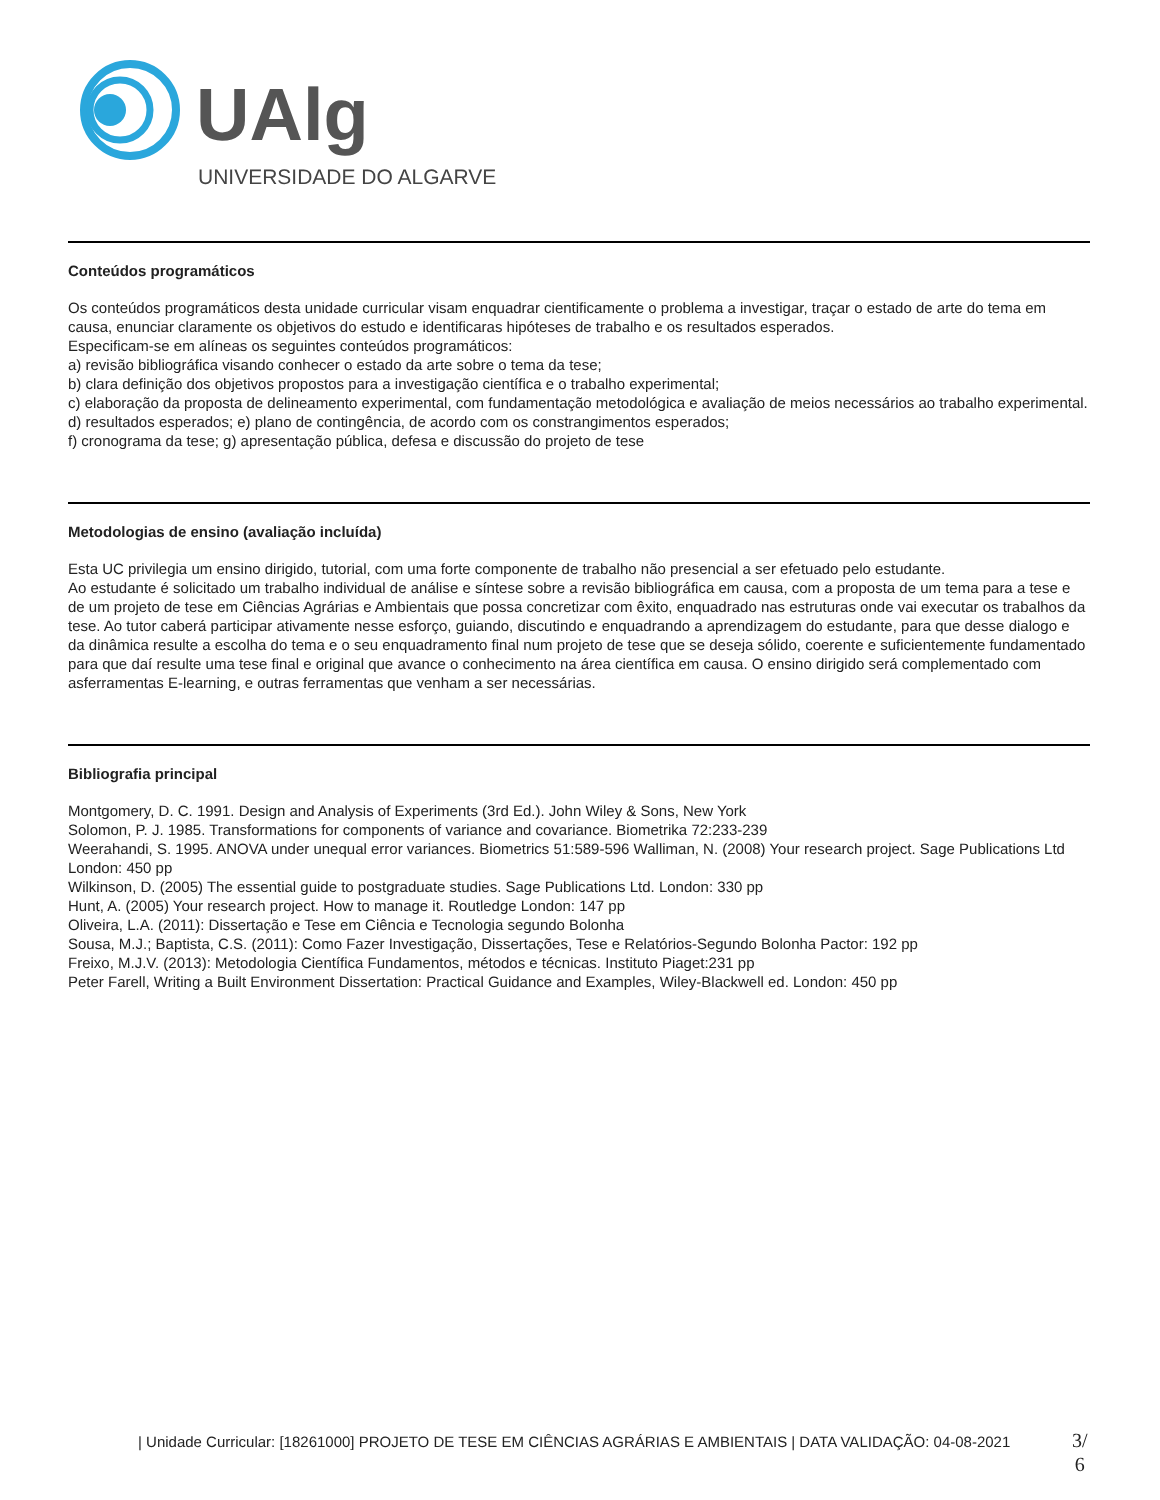UAlg
UNIVERSIDADE DO ALGARVE
Conteúdos programáticos
Os conteúdos programáticos desta unidade curricular visam enquadrar cientificamente o problema a investigar, traçar o estado de arte do tema em causa, enunciar claramente os objetivos do estudo e identificaras hipóteses de trabalho e os resultados esperados.
Especificam-se em alíneas os seguintes conteúdos programáticos:
a) revisão bibliográfica visando conhecer o estado da arte sobre o tema da tese;
b) clara definição dos objetivos propostos para a investigação científica e o trabalho experimental;
c) elaboração da proposta de delineamento experimental, com fundamentação metodológica e avaliação de meios necessários ao trabalho experimental.
d) resultados esperados; e) plano de contingência, de acordo com os constrangimentos esperados;
f) cronograma da tese; g) apresentação pública, defesa e discussão do projeto de tese
Metodologias de ensino (avaliação incluída)
Esta UC privilegia um ensino dirigido, tutorial, com uma forte componente de trabalho não presencial a ser efetuado pelo estudante.
Ao estudante é solicitado um trabalho individual de análise e síntese sobre a revisão bibliográfica em causa, com a proposta de um tema para a tese e de um projeto de tese em Ciências Agrárias e Ambientais que possa concretizar com êxito, enquadrado nas estruturas onde vai executar os trabalhos da tese. Ao tutor caberá participar ativamente nesse esforço, guiando, discutindo e enquadrando a aprendizagem do estudante, para que desse dialogo e da dinâmica resulte a escolha do tema e o seu enquadramento final num projeto de tese que se deseja sólido, coerente e suficientemente fundamentado para que daí resulte uma tese final e original que avance o conhecimento na área científica em causa. O ensino dirigido será complementado com asferramentas E-learning, e outras ferramentas que venham a ser necessárias.
Bibliografia principal
Montgomery, D. C. 1991. Design and Analysis of Experiments (3rd Ed.). John Wiley & Sons, New York
Solomon, P. J. 1985. Transformations for components of variance and covariance. Biometrika 72:233-239
Weerahandi, S. 1995. ANOVA under unequal error variances. Biometrics 51:589-596 Walliman, N. (2008) Your research project. Sage Publications Ltd London: 450 pp
Wilkinson, D. (2005) The essential guide to postgraduate studies. Sage Publications Ltd. London: 330 pp
Hunt, A. (2005) Your research project. How to manage it. Routledge London: 147 pp
Oliveira, L.A. (2011): Dissertação e Tese em Ciência e Tecnologia segundo Bolonha
Sousa, M.J.; Baptista, C.S. (2011): Como Fazer Investigação, Dissertações, Tese e Relatórios-Segundo Bolonha Pactor: 192 pp
Freixo, M.J.V. (2013): Metodologia Científica Fundamentos, métodos e técnicas. Instituto Piaget:231 pp
Peter Farell, Writing a Built Environment Dissertation: Practical Guidance and Examples, Wiley-Blackwell ed. London: 450 pp
| Unidade Curricular: [18261000] PROJETO DE TESE EM CIÊNCIAS AGRÁRIAS E AMBIENTAIS | DATA VALIDAÇÃO: 04-08-2021
3/
6